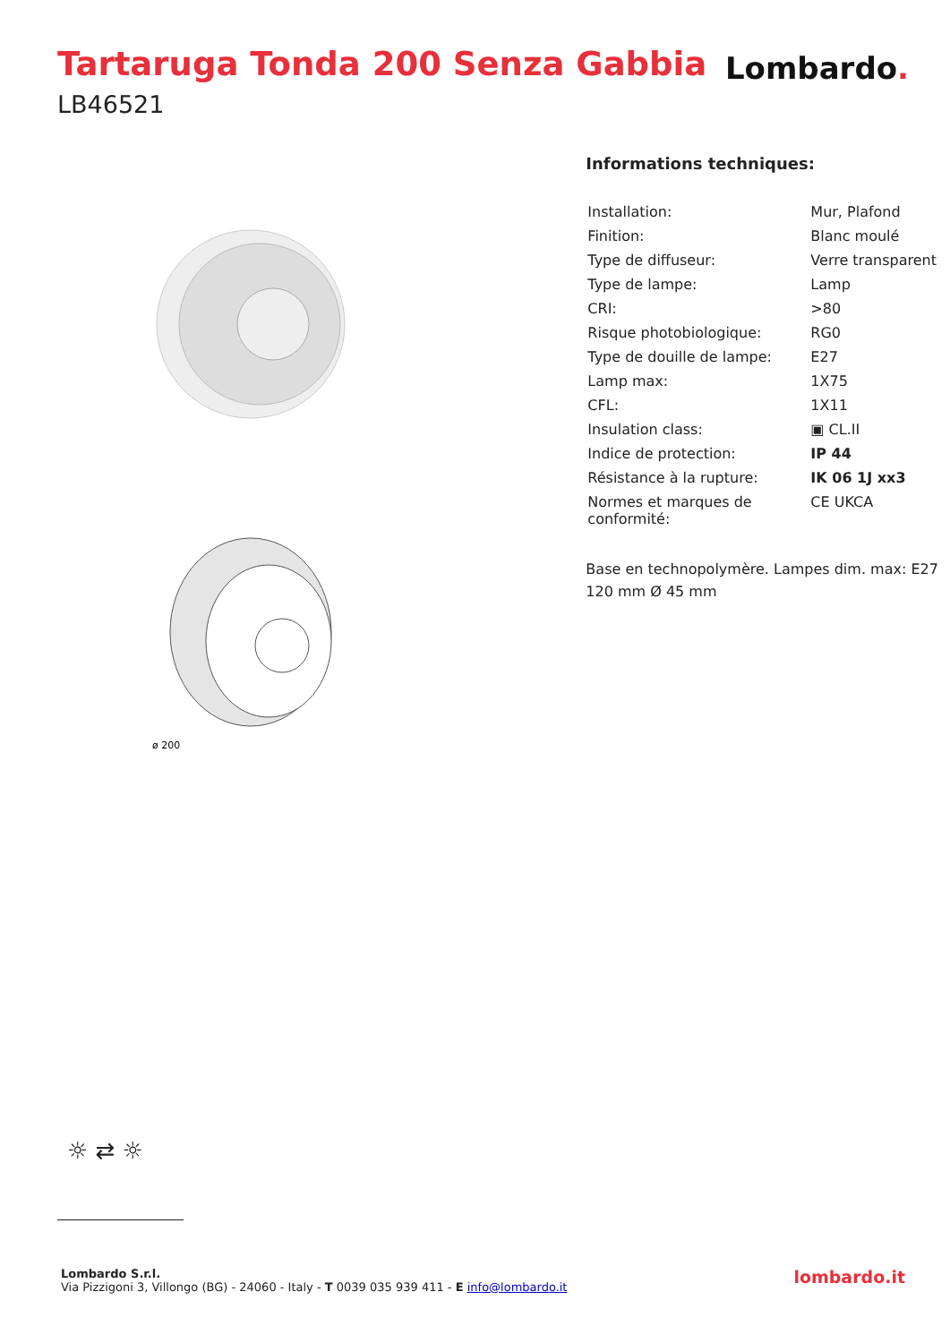Tartaruga Tonda 200 Senza Gabbia
LB46521
Lombardo.
ø 200
Informations techniques:
| Installation: | Mur, Plafond |
| Finition: | Blanc moulé |
| Type de diffuseur: | Verre transparent |
| Type de lampe: | Lamp |
| CRI: | >80 |
| Risque photobiologique: | RG0 |
| Type de douille de lampe: | E27 |
| Lamp max: | 1X75 |
| CFL: | 1X11 |
| Insulation class: | ▣ CL.II |
| Indice de protection: | IP 44 |
| Résistance à la rupture: | IK 06 1J xx3 |
| Normes et marques de conformité: | CE UKCA |
Base en technopolymère. Lampes dim. max: E27 120 mm Ø 45 mm
☼ ⇄ ☼
Lombardo S.r.l.
Via Pizzigoni 3, Villongo (BG) - 24060 - Italy - T 0039 035 939 411 - E info@lombardo.it
lombardo.it